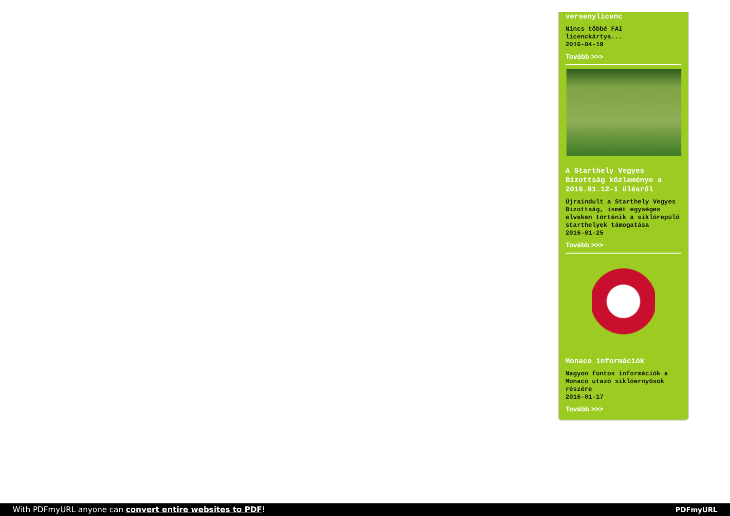versenylicenc
Nincs többé FAI licenckártya...
2016-04-19
Tovább >>>
A Starthely Vegyes Bizottság közleménye a 2016.01.12-i ülésről
Újraindult a Starthely Vegyes Bizottság, ismét egységes elveken történik a siklórepülő starthelyek támogatása
2016-01-25
Tovább >>>
Monaco információk
Nagyon fontos információk a Monaco utazó siklóernyősök részére
2016-01-17
Tovább >>>
With PDFmyURL anyone can convert entire websites to PDF! PDFmyURL